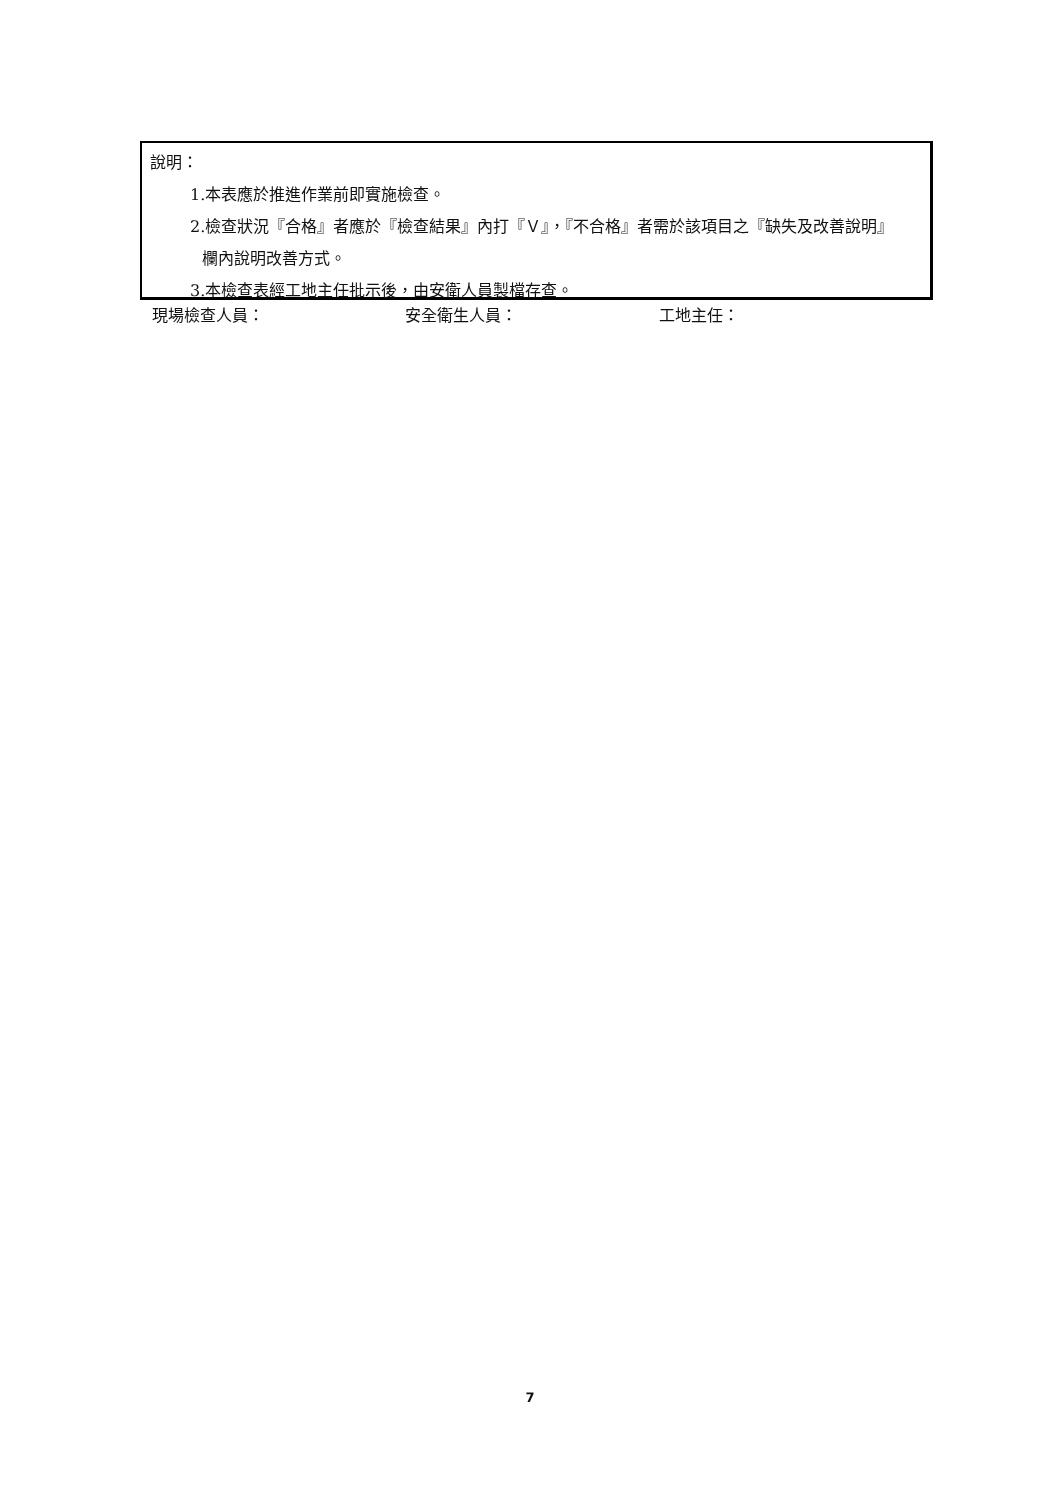說明：
1.本表應於推進作業前即實施檢查。
2.檢查狀況『合格』者應於『檢查結果』內打『Ｖ』，『不合格』者需於該項目之『缺失及改善說明』
欄內說明改善方式。
3.本檢查表經工地主任批示後，由安衛人員製檔存查。
現場檢查人員： 安全衛生人員： 工地主任：
7